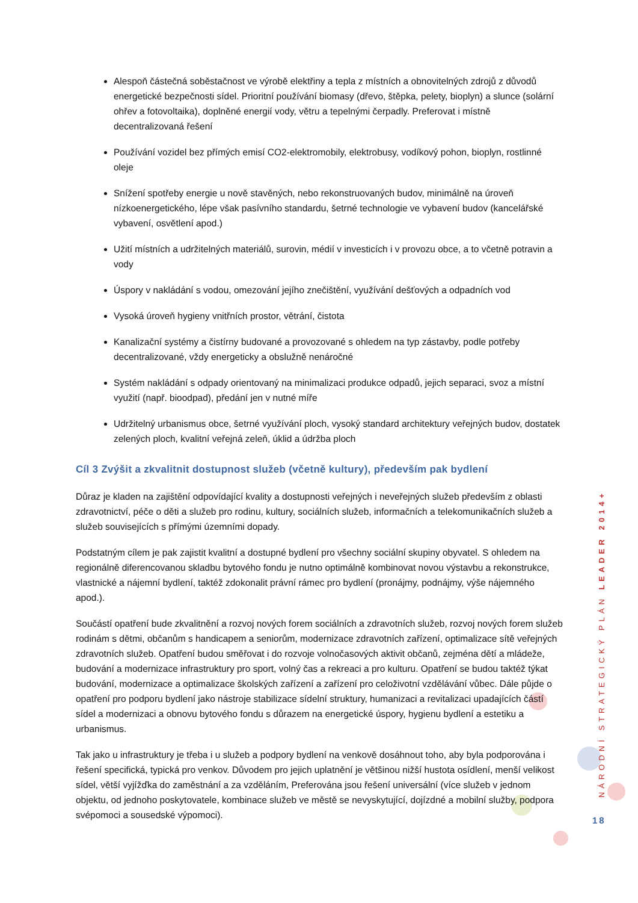Alespoň částečná soběstačnost ve výrobě elektřiny a tepla z místních a obnovitelných zdrojů z důvodů energetické bezpečnosti sídel. Prioritní používání biomasy (dřevo, štěpka, pelety, bioplyn) a slunce (solární ohřev a fotovoltaika), doplněné energií vody, větru a tepelnými čerpadly. Preferovat i místně decentralizovaná řešení
Používání vozidel bez přímých emisí CO2-elektromobily, elektrobusy, vodíkový pohon, bioplyn, rostlinné oleje
Snížení spotřeby energie u nově stavěných, nebo rekonstruovaných budov, minimálně na úroveň nízkoenergetického, lépe však pasívního standardu, šetrné technologie ve vybavení budov (kancelářské vybavení, osvětlení apod.)
Užití místních a udržitelných materiálů, surovin, médií v investicích i v provozu obce, a to včetně potravin a vody
Úspory v nakládání s vodou, omezování jejího znečištění, využívání dešťových a odpadních vod
Vysoká úroveň hygieny vnitřních prostor, větrání, čistota
Kanalizační systémy a čistírny budované a provozované s ohledem na typ zástavby, podle potřeby decentralizované, vždy energeticky a obslužně nenáročné
Systém nakládání s odpady orientovaný na minimalizaci produkce odpadů, jejich separaci, svoz a místní využití (např. bioodpad), předání jen v nutné míře
Udržitelný urbanismus obce, šetrné využívání ploch, vysoký standard architektury veřejných budov, dostatek zelených ploch, kvalitní veřejná zeleň, úklid a údržba ploch
Cíl 3 Zvýšit a zkvalitnit dostupnost služeb (včetně kultury), především pak bydlení
Důraz je kladen na zajištění odpovídající kvality a dostupnosti veřejných i neveřejných služeb především z oblasti zdravotnictví, péče o děti a služeb pro rodinu, kultury, sociálních služeb, informačních a telekomunikačních služeb a služeb souvisejících s přímými územními dopady.
Podstatným cílem je pak zajistit kvalitní a dostupné bydlení pro všechny sociální skupiny obyvatel. S ohledem na regionálně diferencovanou skladbu bytového fondu je nutno optimálně kombinovat novou výstavbu a rekonstrukce, vlastnické a nájemní bydlení, taktéž zdokonalit právní rámec pro bydlení (pronájmy, podnájmy, výše nájemného apod.).
Součástí opatření bude zkvalitnění a rozvoj nových forem sociálních a zdravotních služeb, rozvoj nových forem služeb rodinám s dětmi, občanům s handicapem a seniorům, modernizace zdravotních zařízení, optimalizace sítě veřejných zdravotních služeb. Opatření budou směřovat i do rozvoje volnočasových aktivit občanů, zejména dětí a mládeže, budování a modernizace infrastruktury pro sport, volný čas a rekreaci a pro kulturu. Opatření se budou taktéž týkat budování, modernizace a optimalizace školských zařízení a zařízení pro celoživotní vzdělávání vůbec. Dále půjde o opatření pro podporu bydlení jako nástroje stabilizace sídelní struktury, humanizaci a revitalizaci upadajících částí sídel a modernizaci a obnovu bytového fondu s důrazem na energetické úspory, hygienu bydlení a estetiku a urbanismus.
Tak jako u infrastruktury je třeba i u služeb a podpory bydlení na venkově dosáhnout toho, aby byla podporována i řešení specifická, typická pro venkov. Důvodem pro jejich uplatnění je většinou nižší hustota osídlení, menší velikost sídel, větší vyjížďka do zaměstnání a za vzděláním, Preferována jsou řešení universální (více služeb v jednom objektu, od jednoho poskytovatele, kombinace služeb ve městě se nevyskytující, dojízdné a mobilní služby, podpora svépomoci a sousedské výpomoci).
NÁRODNÍ STRATEGICKÝ PLÁN LEADER 2014+
18